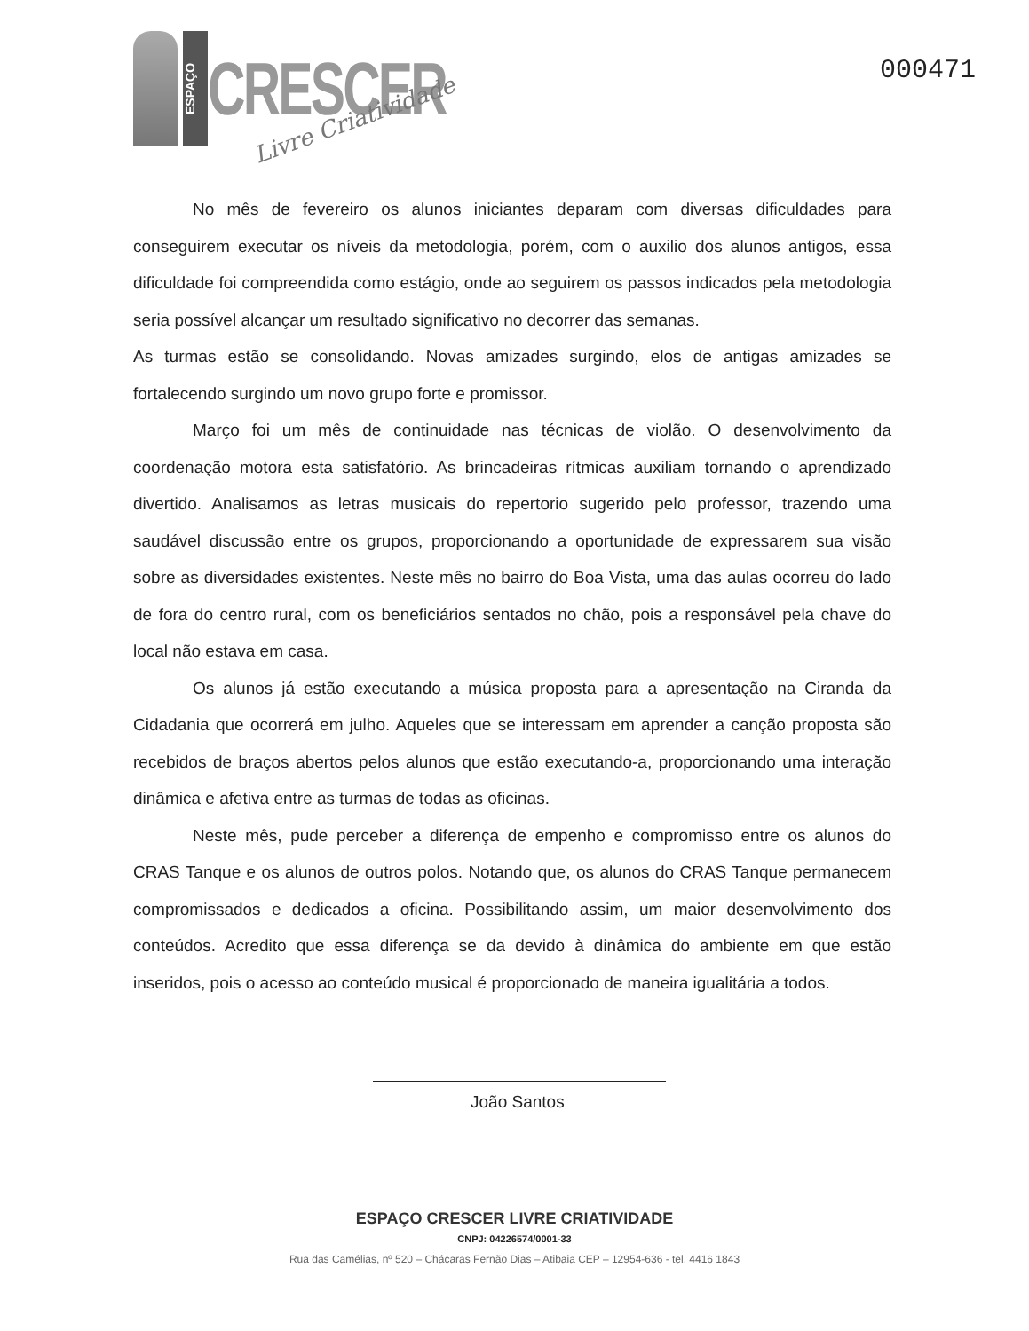ESPAÇO
CRESCER
Livre Criatividade
000471
No mês de fevereiro os alunos iniciantes deparam com diversas dificuldades para conseguirem executar os níveis da metodologia, porém, com o auxilio dos alunos antigos, essa dificuldade foi compreendida como estágio, onde ao seguirem os passos indicados pela metodologia seria possível alcançar um resultado significativo no decorrer das semanas.
As turmas estão se consolidando. Novas amizades surgindo, elos de antigas amizades se fortalecendo surgindo um novo grupo forte e promissor.
Março foi um mês de continuidade nas técnicas de violão. O desenvolvimento da coordenação motora esta satisfatório. As brincadeiras rítmicas auxiliam tornando o aprendizado divertido. Analisamos as letras musicais do repertorio sugerido pelo professor, trazendo uma saudável discussão entre os grupos, proporcionando a oportunidade de expressarem sua visão sobre as diversidades existentes. Neste mês no bairro do Boa Vista, uma das aulas ocorreu do lado de fora do centro rural, com os beneficiários sentados no chão, pois a responsável pela chave do local não estava em casa.
Os alunos já estão executando a música proposta para a apresentação na Ciranda da Cidadania que ocorrerá em julho. Aqueles que se interessam em aprender a canção proposta são recebidos de braços abertos pelos alunos que estão executando-a, proporcionando uma interação dinâmica e afetiva entre as turmas de todas as oficinas.
Neste mês, pude perceber a diferença de empenho e compromisso entre os alunos do CRAS Tanque e os alunos de outros polos. Notando que, os alunos do CRAS Tanque permanecem compromissados e dedicados a oficina. Possibilitando assim, um maior desenvolvimento dos conteúdos. Acredito que essa diferença se da devido à dinâmica do ambiente em que estão inseridos, pois o acesso ao conteúdo musical é proporcionado de maneira igualitária a todos.
João Santos
ESPAÇO CRESCER LIVRE CRIATIVIDADE
CNPJ: 04226574/0001-33
Rua das Camélias, nº 520 – Chácaras Fernão Dias – Atibaia CEP – 12954-636 - tel. 4416 1843